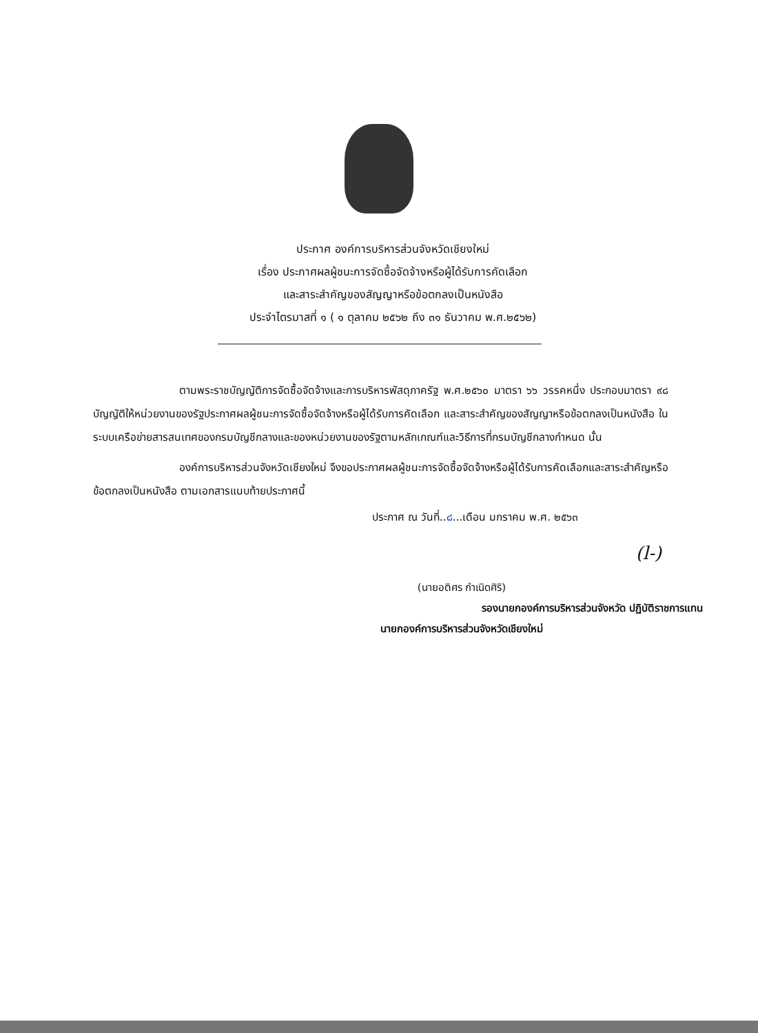ประกาศ องค์การบริหารส่วนจังหวัดเชียงใหม่
เรื่อง ประกาศผลผู้ชนะการจัดซื้อจัดจ้างหรือผู้ได้รับการคัดเลือก
และสาระสำคัญของสัญญาหรือข้อตกลงเป็นหนังสือ
ประจำไตรมาสที่ ๑ ( ๑ ตุลาคม ๒๕๖๒ ถึง ๓๑ ธันวาคม พ.ศ.๒๕๖๒)
ตามพระราชบัญญัติการจัดซื้อจัดจ้างและการบริหารพัสดุภาครัฐ พ.ศ.๒๕๖๐ มาตรา ๖๖ วรรคหนึ่ง ประกอบมาตรา ๙๘ บัญญัติให้หน่วยงานของรัฐประกาศผลผู้ชนะการจัดซื้อจัดจ้างหรือผู้ได้รับการคัดเลือก และสาระสำคัญของสัญญาหรือข้อตกลงเป็นหนังสือ ในระบบเครือข่ายสารสนเทศของกรมบัญชีกลางและของหน่วยงานของรัฐตามหลักเกณฑ์และวิธีการที่กรมบัญชีกลางกำหนด นั้น
องค์การบริหารส่วนจังหวัดเชียงใหม่ จึงขอประกาศผลผู้ชนะการจัดซื้อจัดจ้างหรือผู้ได้รับการคัดเลือกและสาระสำคัญหรือข้อตกลงเป็นหนังสือ ตามเอกสารแนบท้ายประกาศนี้
ประกาศ ณ วันที่..๘...เดือน มกราคม พ.ศ. ๒๕๖๓
(l-)
(นายอติศร กำเนิดศิริ)
รองนายกองค์การบริหารส่วนจังหวัด ปฏิบัติราชการแทน
นายกองค์การบริหารส่วนจังหวัดเชียงใหม่